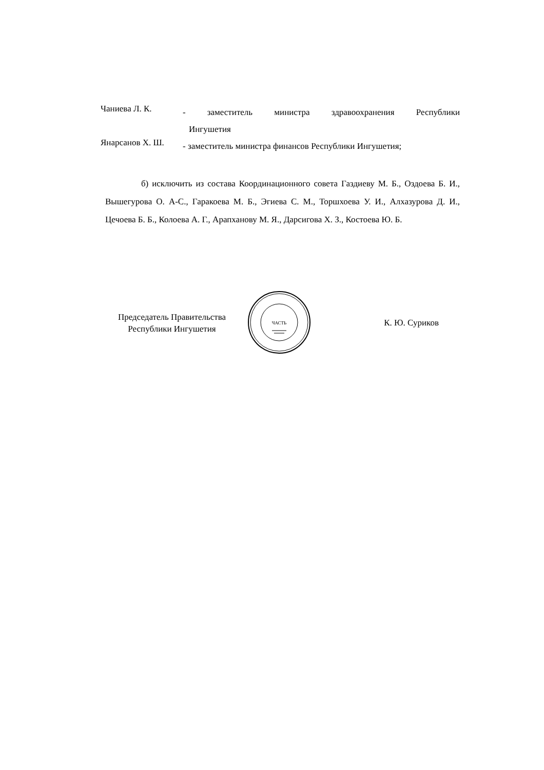Чаниева Л. К.
- заместитель министра здравоохранения Республики
Ингушетия
Янарсанов Х. Ш.
- заместитель министра финансов Республики Ингушетия;
б) исключить из состава Координационного совета Газдиеву М. Б., Оздоева Б. И., Вышегурова О. А-С., Гаракоева М. Б., Эгиева С. М., Торшхоева У. И., Алхазурова Д. И., Цечоева Б. Б., Колоева А. Г., Арапханову М. Я., Дарсигова Х. З., Костоева Ю. Б.
Председатель Правительства
Республики Ингушетия
ЧАСТЬ
К. Ю. Суриков